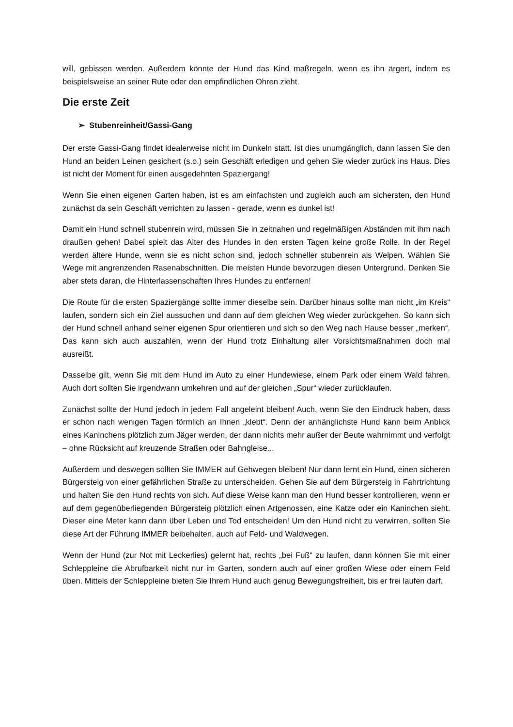will, gebissen werden. Außerdem könnte der Hund das Kind maßregeln, wenn es ihn ärgert, indem es beispielsweise an seiner Rute oder den empfindlichen Ohren zieht.
Die erste Zeit
➢ Stubenreinheit/Gassi-Gang
Der erste Gassi-Gang findet idealerweise nicht im Dunkeln statt. Ist dies unumgänglich, dann lassen Sie den Hund an beiden Leinen gesichert (s.o.) sein Geschäft erledigen und gehen Sie wieder zurück ins Haus. Dies ist nicht der Moment für einen ausgedehnten Spaziergang!
Wenn Sie einen eigenen Garten haben, ist es am einfachsten und zugleich auch am sichersten, den Hund zunächst da sein Geschäft verrichten zu lassen - gerade, wenn es dunkel ist!
Damit ein Hund schnell stubenrein wird, müssen Sie in zeitnahen und regelmäßigen Abständen mit ihm nach draußen gehen! Dabei spielt das Alter des Hundes in den ersten Tagen keine große Rolle. In der Regel werden ältere Hunde, wenn sie es nicht schon sind, jedoch schneller stubenrein als Welpen. Wählen Sie Wege mit angrenzenden Rasenabschnitten. Die meisten Hunde bevorzugen diesen Untergrund. Denken Sie aber stets daran, die Hinterlassenschaften Ihres Hundes zu entfernen!
Die Route für die ersten Spaziergänge sollte immer dieselbe sein. Darüber hinaus sollte man nicht „im Kreis“ laufen, sondern sich ein Ziel aussuchen und dann auf dem gleichen Weg wieder zurückgehen. So kann sich der Hund schnell anhand seiner eigenen Spur orientieren und sich so den Weg nach Hause besser „merken“. Das kann sich auch auszahlen, wenn der Hund trotz Einhaltung aller Vorsichtsmaßnahmen doch mal ausreißt.
Dasselbe gilt, wenn Sie mit dem Hund im Auto zu einer Hundewiese, einem Park oder einem Wald fahren. Auch dort sollten Sie irgendwann umkehren und auf der gleichen „Spur“ wieder zurücklaufen.
Zunächst sollte der Hund jedoch in jedem Fall angeleint bleiben! Auch, wenn Sie den Eindruck haben, dass er schon nach wenigen Tagen förmlich an Ihnen „klebt“. Denn der anhänglichste Hund kann beim Anblick eines Kaninchens plötzlich zum Jäger werden, der dann nichts mehr außer der Beute wahrnimmt und verfolgt – ohne Rücksicht auf kreuzende Straßen oder Bahngleise...
Außerdem und deswegen sollten Sie IMMER auf Gehwegen bleiben! Nur dann lernt ein Hund, einen sicheren Bürgersteig von einer gefährlichen Straße zu unterscheiden. Gehen Sie auf dem Bürgersteig in Fahrtrichtung und halten Sie den Hund rechts von sich. Auf diese Weise kann man den Hund besser kontrollieren, wenn er auf dem gegenüberliegenden Bürgersteig plötzlich einen Artgenossen, eine Katze oder ein Kaninchen sieht. Dieser eine Meter kann dann über Leben und Tod entscheiden! Um den Hund nicht zu verwirren, sollten Sie diese Art der Führung IMMER beibehalten, auch auf Feld- und Waldwegen.
Wenn der Hund (zur Not mit Leckerlies) gelernt hat, rechts „bei Fuß“ zu laufen, dann können Sie mit einer Schleppleine die Abrufbarkeit nicht nur im Garten, sondern auch auf einer großen Wiese oder einem Feld üben. Mittels der Schleppleine bieten Sie Ihrem Hund auch genug Bewegungsfreiheit, bis er frei laufen darf.